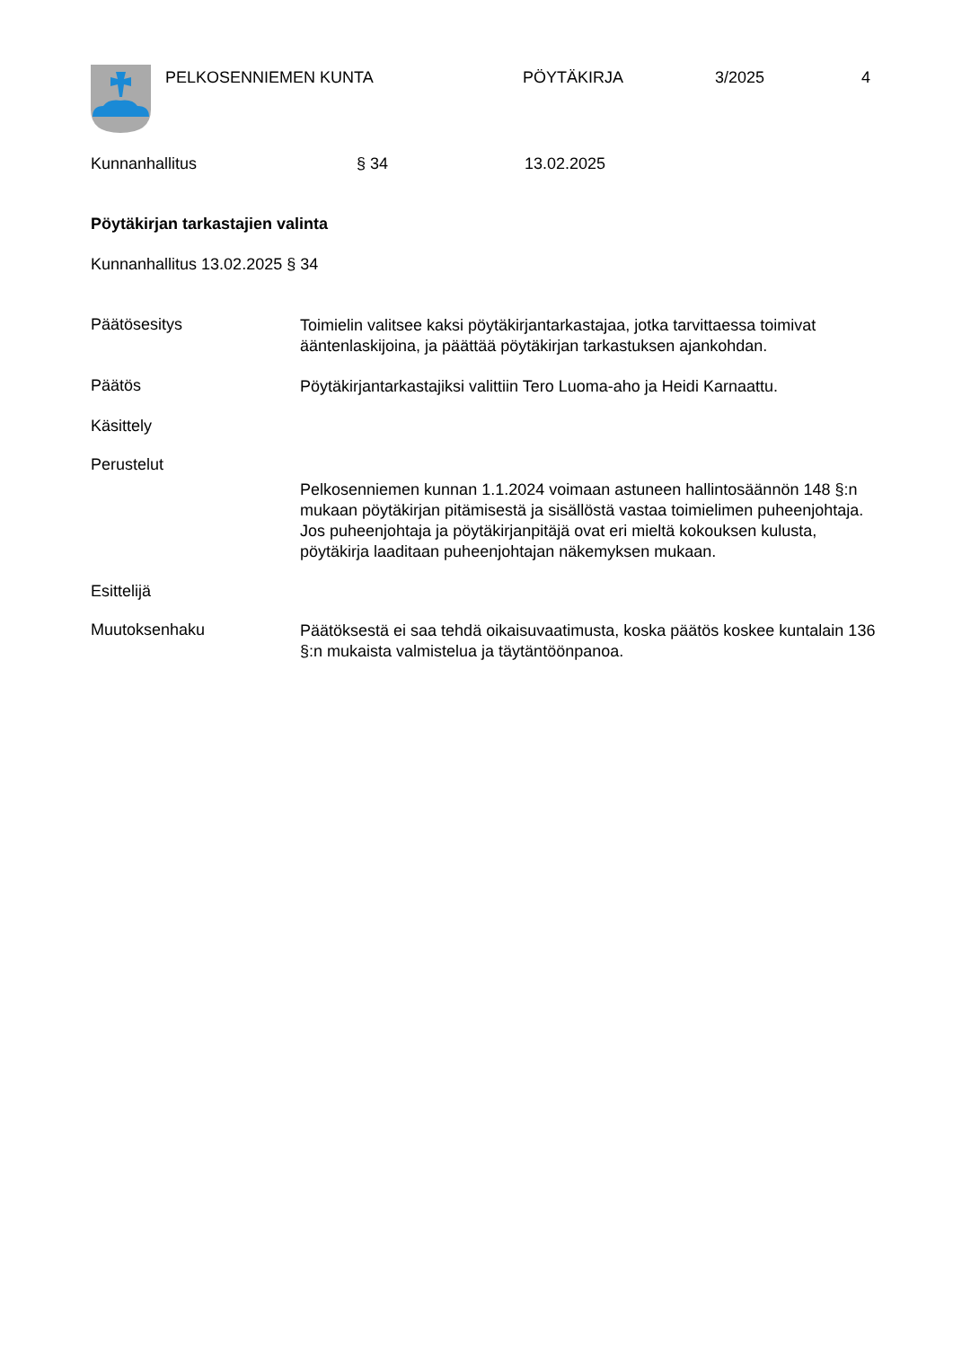PELKOSENNIEMEN KUNTA PÖYTÄKIRJA 3/2025 4
Kunnanhallitus § 34 13.02.2025
Pöytäkirjan tarkastajien valinta
Kunnanhallitus 13.02.2025 § 34
Päätösesitys
Toimielin valitsee kaksi pöytäkirjantarkastajaa, jotka tarvittaessa toimivat ääntenlaskijoina, ja päättää pöytäkirjan tarkastuksen ajankohdan.
Päätös
Pöytäkirjantarkastajiksi valittiin Tero Luoma-aho ja Heidi Karnaattu.
Käsittely
Perustelut
Pelkosenniemen kunnan 1.1.2024 voimaan astuneen hallintosäännön 148 §:n mukaan pöytäkirjan pitämisestä ja sisällöstä vastaa toimielimen puheenjohtaja. Jos puheenjohtaja ja pöytäkirjanpitäjä ovat eri mieltä kokouksen kulusta, pöytäkirja laaditaan puheenjohtajan näkemyksen mukaan.
Esittelijä
Muutoksenhaku
Päätöksestä ei saa tehdä oikaisuvaatimusta, koska päätös koskee kuntalain 136 §:n mukaista valmistelua ja täytäntöönpanoa.